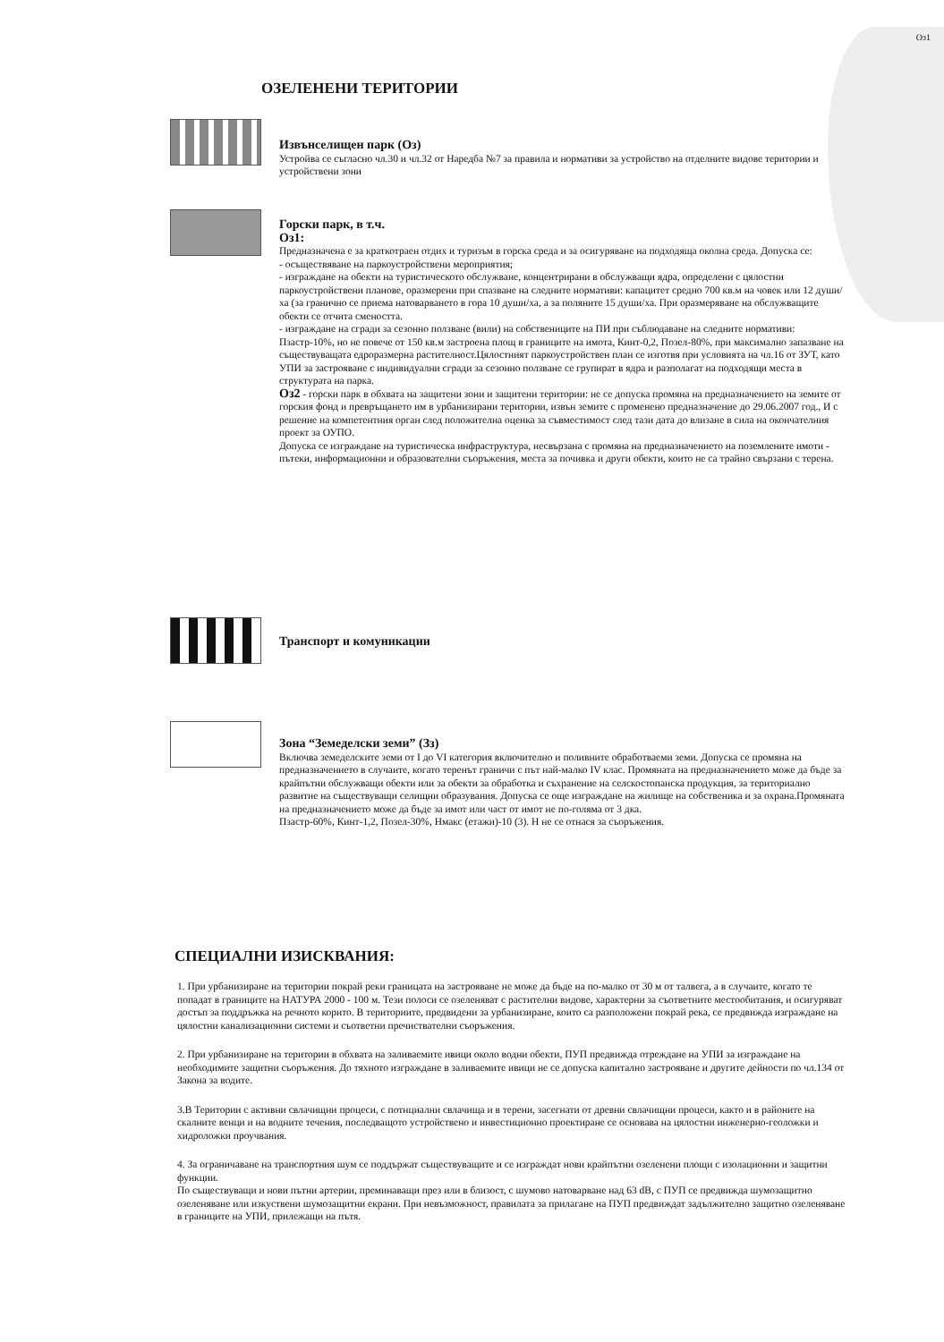Оз1
ОЗЕЛЕНЕНИ ТЕРИТОРИИ
Извънселищен парк (Оз)
Устройва се съгласно чл.30 и чл.32 от Наредба №7 за правила и нормативи за устройство на отделните видове територии и устройствени зони
Горски парк, в т.ч.
Оз1:
Предназначена е за краткотраен отдих и туризъм в горска среда и за осигуряване на подходяща околна среда. Допуска се:
- осъществяване на паркоустройствени мероприятия;
- изграждане на обекти на туристическото обслужване, концентрирани в обслужващи ядра, определени с цялостни паркоустройствени планове, оразмерени при спазване на следните нормативи: капацитет средно 700 кв.м на човек или 12 души/ха (за гранично се приема натоварването в гора 10 души/ха, а за поляните 15 души/ха. При оразмеряване на обслужващите обекти се отчита смеността.
- изграждане на сгради за сезонно ползване (вили) на собствениците на ПИ при съблюдаване на следните нормативи: Пзастр-10%, но не повече от 150 кв.м застроена площ в границите на имота, Кинт-0,2, Позел-80%, при максимално запазване на съществуващата едроразмерна растителност.Цялостният паркоустройствен план се изготвя при условията на чл.16 от ЗУТ, като УПИ за застрояване с индивидуални сгради за сезонно ползване се групират в ядра и разполагат на подходящи места в структурата на парка.
Оз2 - горски парк в обхвата на защитени зони и защитени територии: не се допуска промяна на предназначението на земите от горския фонд и превръщането им в урбанизирани територии, извън земите с променено предназначение до 29.06.2007 год., И с решение на компетентния орган след положителна оценка за съвместимост след тази дата до влизане в сила на окончателния проект за ОУПО.
Допуска се изграждане на туристическа инфраструктура, несвързана с промяна на предназначението на поземлените имоти - пътеки, информационни и образователни съоръжения, места за почивка и други обекти, които не са трайно свързани с терена.
Транспорт и комуникации
Зона “Земеделски земи” (Зз)
Включва земеделските земи от I до VI категория включително и поливните обработваеми земи. Допуска се промяна на предназначението в случаите, когато теренът граничи с път най-малко IV клас. Промяната на предназначението може да бъде за крайпътни обслужващи обекти или за обекти за обработка и съхранение на селскостопанска продукция, за териториално развитие на съществуващи селищни образувания. Допуска се още изграждане на жилище на собственика и за охрана.Промяната на предназначението може да бъде за имот или част от имот не по-голяма от 3 дка.
Пзастр-60%, Кинт-1,2, Позел-30%, Нмакс (етажи)-10 (3). Н не се отнася за съоръжения.
СПЕЦИАЛНИ ИЗИСКВАНИЯ:
1. При урбанизиране на територии покрай реки границата на застрояване не може да бъде на по-малко от 30 м от талвега, а в случаите, когато те попадат в границите на НАТУРА 2000 - 100 м. Тези полоси се озеленяват с растителни видове, характерни за съответните местообитания, и осигуряват достъп за поддръжка на речното корито. В териториите, предвидени за урбанизиране, които са разположени покрай река, се предвижда изграждане на цялостни канализационни системи и съответни пречиствателни съоръжения.
2. При урбанизиране на територии в обхвата на заливаемите ивици около водни обекти, ПУП предвижда отреждане на УПИ за изграждане на необходимите защитни съоръжения. До тяхното изграждане в заливаемите ивици не се допуска капитално застрояване и другите дейности по чл.134 от Закона за водите.
3.В Територии с активни свлачищни процеси, с потнциални свлачища и в терени, засегнати от древни свлачищни процеси, както и в районите на скалните венци и на водните течения, последващото устройствено и инвестиционно проектиране се основава на цялостни инженерно-геоложки и хидроложки проучвания.
4. За ограничаване на транспортния шум се поддържат съществуващите и се изграждат нови крайпътни озеленени площи с изолационни и защитни функции.
По съществуващи и нови пътни артерии, преминаващи през или в близост, с шумово натоварване над 63 dB, с ПУП се предвижда шумозащитно озеленяване или изкуствени шумозащитни екрани. При невъзможност, правилата за прилагане на ПУП предвиждат задължително защитно озеленяване в границите на УПИ, прилежащи на пътя.